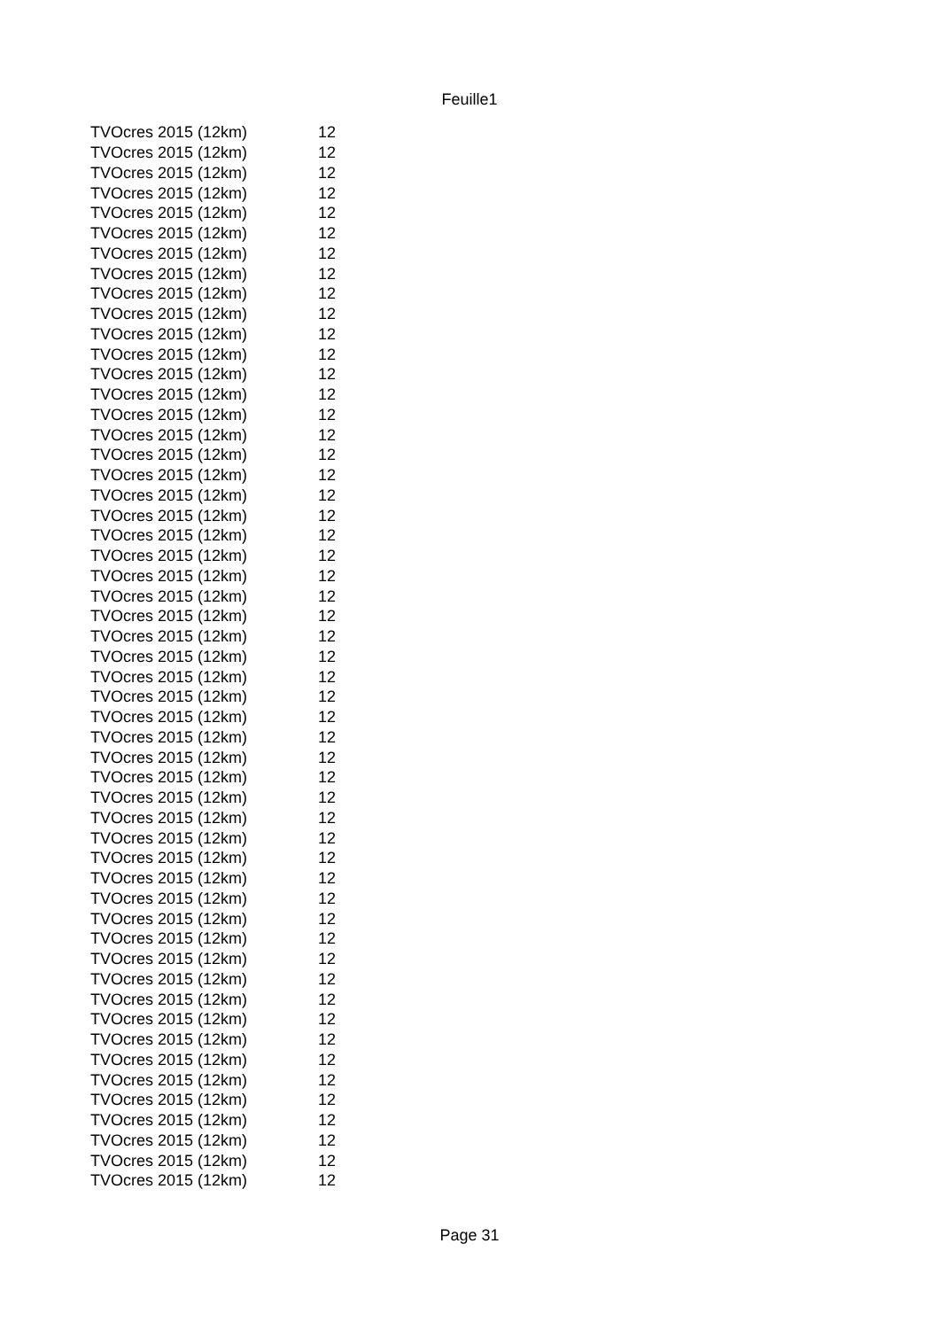Feuille1
| TVOcres 2015 (12km) | 12 |
| TVOcres 2015 (12km) | 12 |
| TVOcres 2015 (12km) | 12 |
| TVOcres 2015 (12km) | 12 |
| TVOcres 2015 (12km) | 12 |
| TVOcres 2015 (12km) | 12 |
| TVOcres 2015 (12km) | 12 |
| TVOcres 2015 (12km) | 12 |
| TVOcres 2015 (12km) | 12 |
| TVOcres 2015 (12km) | 12 |
| TVOcres 2015 (12km) | 12 |
| TVOcres 2015 (12km) | 12 |
| TVOcres 2015 (12km) | 12 |
| TVOcres 2015 (12km) | 12 |
| TVOcres 2015 (12km) | 12 |
| TVOcres 2015 (12km) | 12 |
| TVOcres 2015 (12km) | 12 |
| TVOcres 2015 (12km) | 12 |
| TVOcres 2015 (12km) | 12 |
| TVOcres 2015 (12km) | 12 |
| TVOcres 2015 (12km) | 12 |
| TVOcres 2015 (12km) | 12 |
| TVOcres 2015 (12km) | 12 |
| TVOcres 2015 (12km) | 12 |
| TVOcres 2015 (12km) | 12 |
| TVOcres 2015 (12km) | 12 |
| TVOcres 2015 (12km) | 12 |
| TVOcres 2015 (12km) | 12 |
| TVOcres 2015 (12km) | 12 |
| TVOcres 2015 (12km) | 12 |
| TVOcres 2015 (12km) | 12 |
| TVOcres 2015 (12km) | 12 |
| TVOcres 2015 (12km) | 12 |
| TVOcres 2015 (12km) | 12 |
| TVOcres 2015 (12km) | 12 |
| TVOcres 2015 (12km) | 12 |
| TVOcres 2015 (12km) | 12 |
| TVOcres 2015 (12km) | 12 |
| TVOcres 2015 (12km) | 12 |
| TVOcres 2015 (12km) | 12 |
| TVOcres 2015 (12km) | 12 |
| TVOcres 2015 (12km) | 12 |
| TVOcres 2015 (12km) | 12 |
| TVOcres 2015 (12km) | 12 |
| TVOcres 2015 (12km) | 12 |
| TVOcres 2015 (12km) | 12 |
| TVOcres 2015 (12km) | 12 |
| TVOcres 2015 (12km) | 12 |
| TVOcres 2015 (12km) | 12 |
| TVOcres 2015 (12km) | 12 |
| TVOcres 2015 (12km) | 12 |
| TVOcres 2015 (12km) | 12 |
| TVOcres 2015 (12km) | 12 |
Page 31